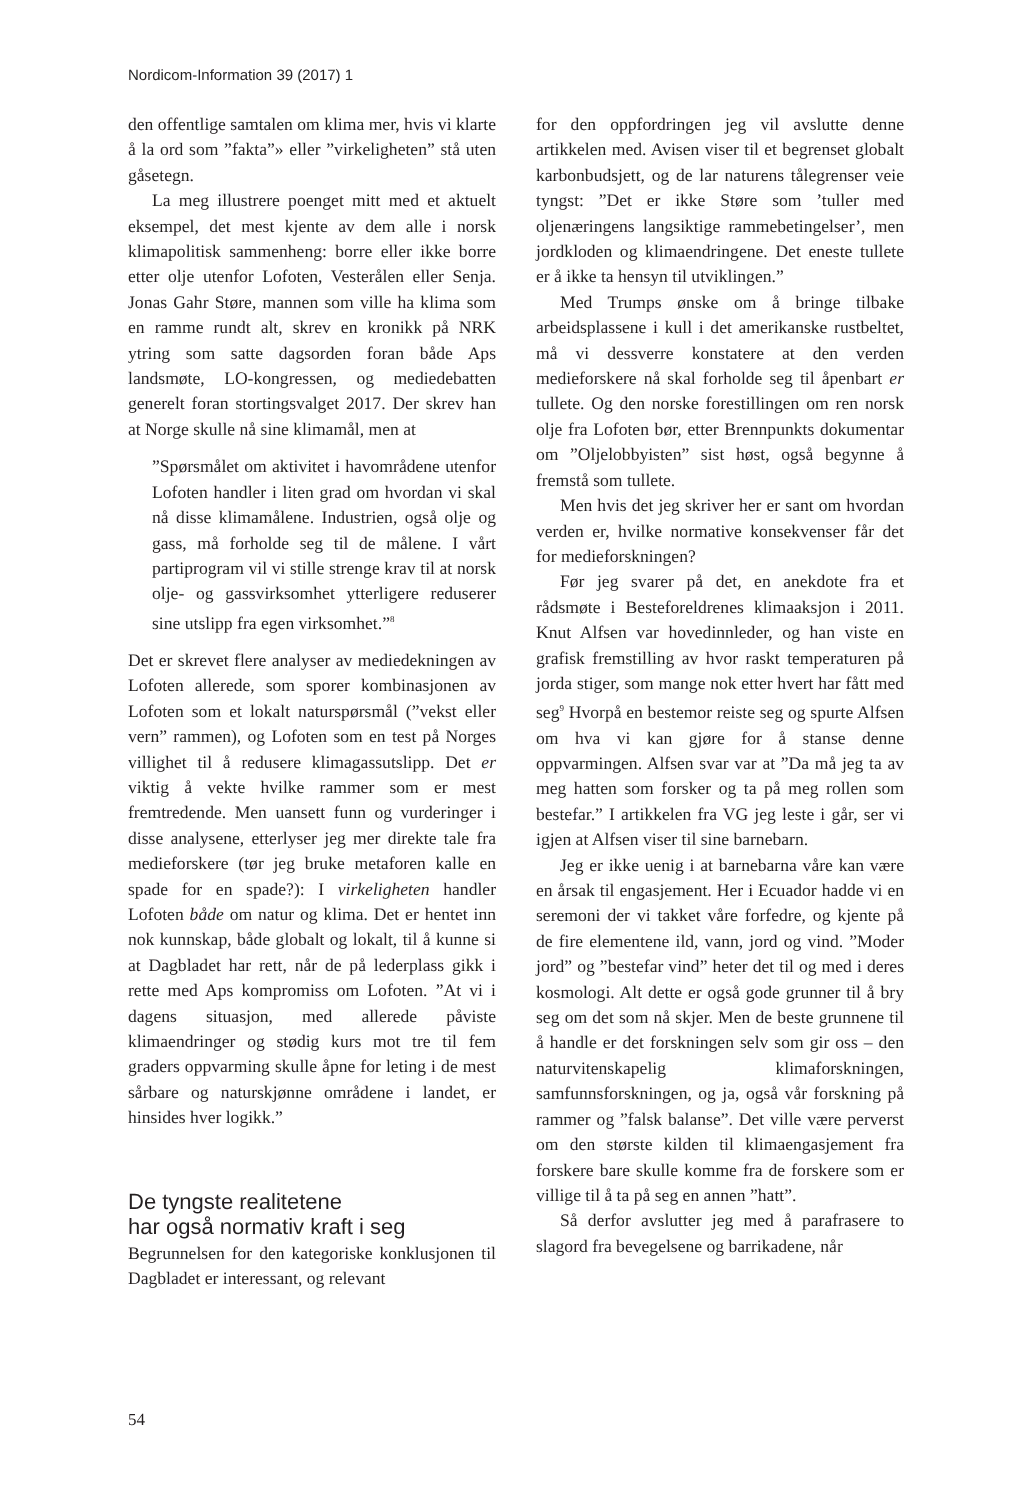Nordicom-Information 39 (2017) 1
den offentlige samtalen om klima mer, hvis vi klarte å la ord som ”fakta”» eller ”virkeligheten” stå uten gåsetegn.
La meg illustrere poenget mitt med et aktuelt eksempel, det mest kjente av dem alle i norsk klimapolitisk sammenheng: borre eller ikke borre etter olje utenfor Lofoten, Vesterålen eller Senja. Jonas Gahr Støre, mannen som ville ha klima som en ramme rundt alt, skrev en kronikk på NRK ytring som satte dagsorden foran både Aps landsmøte, LO-kongressen, og mediedebatten generelt foran stortingsvalget 2017. Der skrev han at Norge skulle nå sine klimamål, men at
”Spørsmålet om aktivitet i havområdene utenfor Lofoten handler i liten grad om hvordan vi skal nå disse klimamålene. Industrien, også olje og gass, må forholde seg til de målene. I vårt partiprogram vil vi stille strenge krav til at norsk olje- og gassvirksomhet ytterligere reduserer sine utslipp fra egen virksomhet.”<sup>8</sup>
Det er skrevet flere analyser av mediedekningen av Lofoten allerede, som sporer kombinasjonen av Lofoten som et lokalt naturspørsmål (”vekst eller vern” rammen), og Lofoten som en test på Norges villighet til å redusere klimagassutslipp. Det er viktig å vekte hvilke rammer som er mest fremtredende. Men uansett funn og vurderinger i disse analysene, etterlyser jeg mer direkte tale fra medieforskere (tør jeg bruke metaforen kalle en spade for en spade?): I virkeligheten handler Lofoten både om natur og klima. Det er hentet inn nok kunnskap, både globalt og lokalt, til å kunne si at Dagbladet har rett, når de på lederplass gikk i rette med Aps kompromiss om Lofoten. ”At vi i dagens situasjon, med allerede påviste klimaendringer og stødig kurs mot tre til fem graders oppvarming skulle åpne for leting i de mest sårbare og naturskjønne områdene i landet, er hinsides hver logikk.”
De tyngste realitetene
har også normativ kraft i seg
Begrunnelsen for den kategoriske konklusjonen til Dagbladet er interessant, og relevant
for den oppfordringen jeg vil avslutte denne artikkelen med. Avisen viser til et begrenset globalt karbonbudsjett, og de lar naturens tålegrenser veie tyngst: ”Det er ikke Støre som ’tuller med oljenæringens langsiktige rammebetingelser’, men jordkloden og klimaendringene. Det eneste tullete er å ikke ta hensyn til utviklingen.”
Med Trumps ønske om å bringe tilbake arbeidsplassene i kull i det amerikanske rustbeltet, må vi dessverre konstatere at den verden medieforskere nå skal forholde seg til åpenbart er tullete. Og den norske forestillingen om ren norsk olje fra Lofoten bør, etter Brennpunkts dokumentar om ”Oljelobbyisten” sist høst, også begynne å fremstå som tullete.
Men hvis det jeg skriver her er sant om hvordan verden er, hvilke normative konsekvenser får det for medieforskningen?
Før jeg svarer på det, en anekdote fra et rådsmøte i Besteforeldrenes klimaaksjon i 2011. Knut Alfsen var hovedinnleder, og han viste en grafisk fremstilling av hvor raskt temperaturen på jorda stiger, som mange nok etter hvert har fått med seg<sup>9</sup> Hvorpå en bestemor reiste seg og spurte Alfsen om hva vi kan gjøre for å stanse denne oppvarmingen. Alfsen svar var at ”Da må jeg ta av meg hatten som forsker og ta på meg rollen som bestefar.” I artikkelen fra VG jeg leste i går, ser vi igjen at Alfsen viser til sine barnebarn.
Jeg er ikke uenig i at barnebarna våre kan være en årsak til engasjement. Her i Ecuador hadde vi en seremoni der vi takket våre forfedre, og kjente på de fire elementene ild, vann, jord og vind. ”Moder jord” og ”bestefar vind” heter det til og med i deres kosmologi. Alt dette er også gode grunner til å bry seg om det som nå skjer. Men de beste grunnene til å handle er det forskningen selv som gir oss – den naturvitenskapelig klimaforskningen, samfunnsforskningen, og ja, også vår forskning på rammer og ”falsk balanse”. Det ville være perverst om den største kilden til klimaengasjement fra forskere bare skulle komme fra de forskere som er villige til å ta på seg en annen ”hatt”.
Så derfor avslutter jeg med å parafrasere to slagord fra bevegelsene og barrikadene, når
54